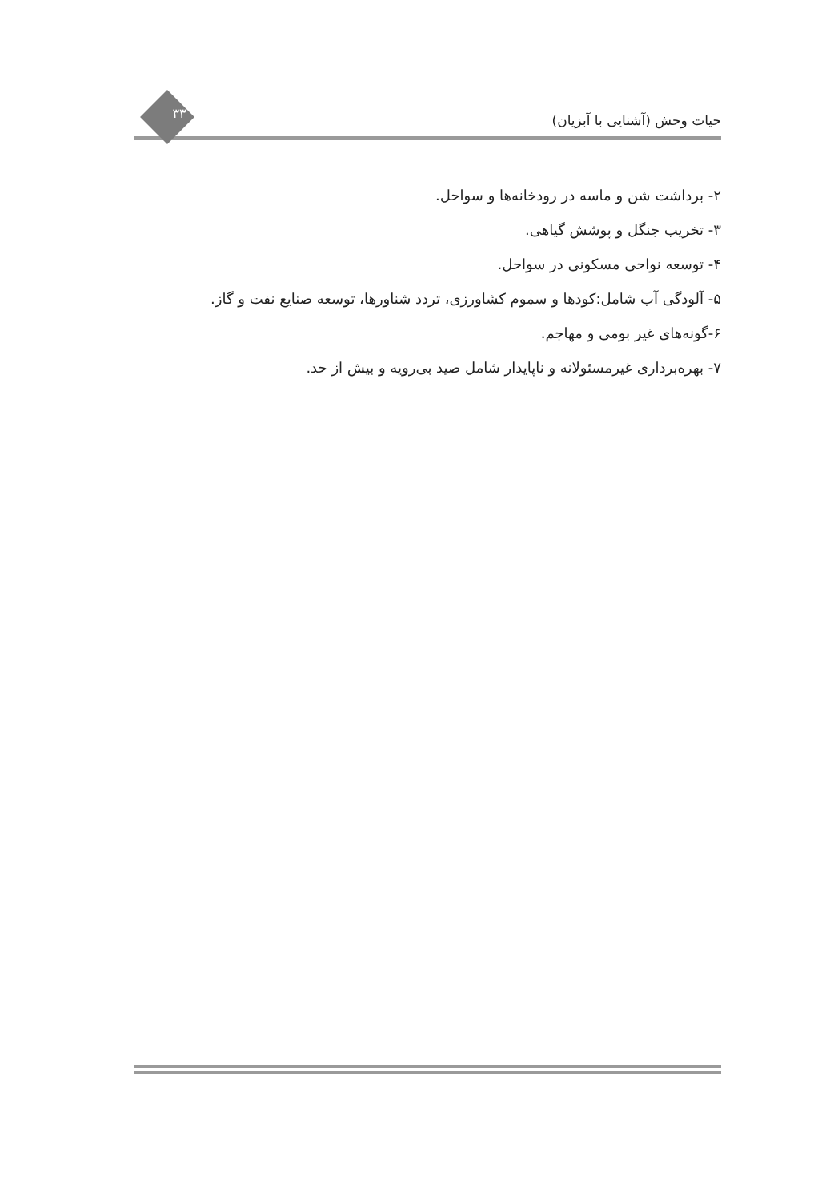حیات وحش (آشنایی با آبزیان)
۳۳
۲- برداشت شن و ماسه در رودخانه‌ها و سواحل.
۳- تخریب جنگل و پوشش گیاهی.
۴- توسعه نواحی مسکونی در سواحل.
۵- آلودگی آب شامل:کودها و سموم کشاورزی، تردد شناورها، توسعه صنایع نفت و گاز.
۶-گونه‌های غیر بومی و مهاجم.
۷- بهره‌برداری غیرمسئولانه و ناپایدار شامل صید بی‌رویه و بیش از حد.